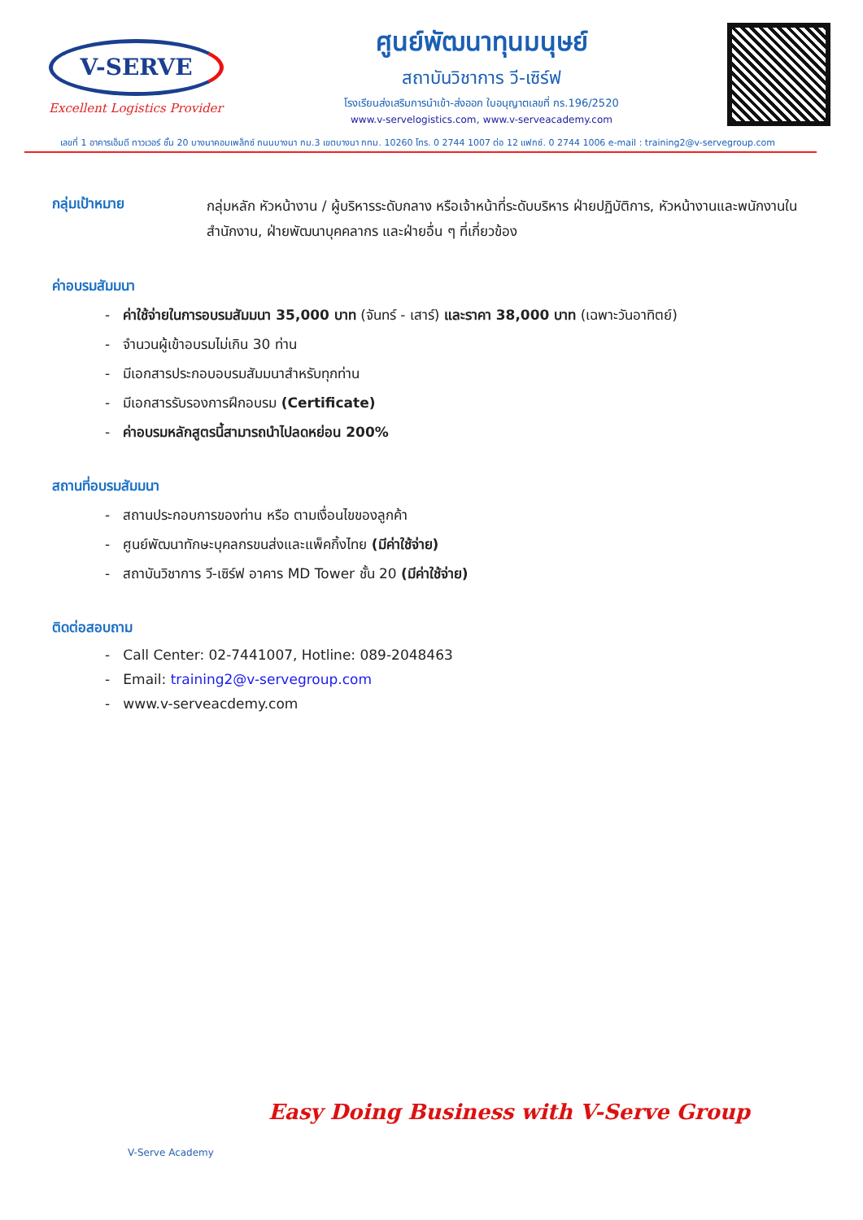V-SERVE
Excellent Logistics Provider
ศูนย์พัฒนาทุนมนุษย์
สถาบันวิชาการ วี-เซิร์ฟ
โรงเรียนส่งเสริมการนำเข้า-ส่งออก ใบอนุญาตเลขที่ กร.196/2520
www.v-servelogistics.com, www.v-serveacademy.com
เลขที่ 1 อาคารเอ็มดี ทาวเวอร์ ชั้น 20 บางนาคอมเพล็กซ์ ถนนบางนา กม.3 เขตบางนา กทม. 10260 โทร. 0 2744 1007 ต่อ 12 แฟกซ์. 0 2744 1006 e-mail : training2@v-servegroup.com
กลุ่มเป้าหมาย
กลุ่มหลัก หัวหน้างาน / ผู้บริหารระดับกลาง หรือเจ้าหน้าที่ระดับบริหาร ฝ่ายปฏิบัติการ, หัวหน้างานและพนักงานในสำนักงาน, ฝ่ายพัฒนาบุคคลากร และฝ่ายอื่น ๆ ที่เกี่ยวข้อง
ค่าอบรมสัมมนา
- ค่าใช้จ่ายในการอบรมสัมมนา 35,000 บาท (จันทร์ - เสาร์) และราคา 38,000 บาท (เฉพาะวันอาทิตย์)
- จำนวนผู้เข้าอบรมไม่เกิน 30 ท่าน
- มีเอกสารประกอบอบรมสัมมนาสำหรับทุกท่าน
- มีเอกสารรับรองการฝึกอบรม (Certificate)
- ค่าอบรมหลักสูตรนี้สามารถนำไปลดหย่อน 200%
สถานที่อบรมสัมมนา
- สถานประกอบการของท่าน หรือ ตามเงื่อนไขของลูกค้า
- ศูนย์พัฒนาทักษะบุคลกรขนส่งและแพ็คกิ้งไทย (มีค่าใช้จ่าย)
- สถาบันวิชาการ วี-เซิร์ฟ อาคาร MD Tower ชั้น 20 (มีค่าใช้จ่าย)
ติดต่อสอบถาม
- Call Center: 02-7441007, Hotline: 089-2048463
- Email: training2@v-servegroup.com
- www.v-serveacdemy.com
V-Serve Academy
Easy Doing Business with V-Serve Group